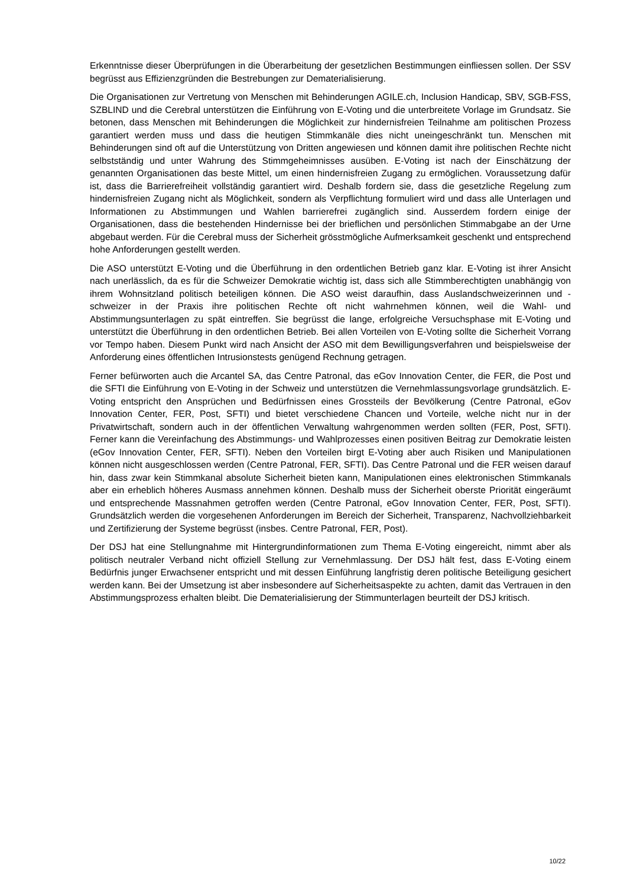Erkenntnisse dieser Überprüfungen in die Überarbeitung der gesetzlichen Bestimmungen einfliessen sollen. Der SSV begrüsst aus Effizienzgründen die Bestrebungen zur Dematerialisierung.
Die Organisationen zur Vertretung von Menschen mit Behinderungen AGILE.ch, Inclusion Handicap, SBV, SGB-FSS, SZBLIND und die Cerebral unterstützen die Einführung von E-Voting und die unterbreitete Vorlage im Grundsatz. Sie betonen, dass Menschen mit Behinderungen die Möglichkeit zur hindernisfreien Teilnahme am politischen Prozess garantiert werden muss und dass die heutigen Stimmkanäle dies nicht uneingeschränkt tun. Menschen mit Behinderungen sind oft auf die Unterstützung von Dritten angewiesen und können damit ihre politischen Rechte nicht selbstständig und unter Wahrung des Stimmgeheimnisses ausüben. E-Voting ist nach der Einschätzung der genannten Organisationen das beste Mittel, um einen hindernisfreien Zugang zu ermöglichen. Voraussetzung dafür ist, dass die Barrierefreiheit vollständig garantiert wird. Deshalb fordern sie, dass die gesetzliche Regelung zum hindernisfreien Zugang nicht als Möglichkeit, sondern als Verpflichtung formuliert wird und dass alle Unterlagen und Informationen zu Abstimmungen und Wahlen barrierefrei zugänglich sind. Ausserdem fordern einige der Organisationen, dass die bestehenden Hindernisse bei der brieflichen und persönlichen Stimmabgabe an der Urne abgebaut werden. Für die Cerebral muss der Sicherheit grösstmögliche Aufmerksamkeit geschenkt und entsprechend hohe Anforderungen gestellt werden.
Die ASO unterstützt E-Voting und die Überführung in den ordentlichen Betrieb ganz klar. E-Voting ist ihrer Ansicht nach unerlässlich, da es für die Schweizer Demokratie wichtig ist, dass sich alle Stimmberechtigten unabhängig von ihrem Wohnsitzland politisch beteiligen können. Die ASO weist daraufhin, dass Auslandschweizerinnen und -schweizer in der Praxis ihre politischen Rechte oft nicht wahrnehmen können, weil die Wahl- und Abstimmungsunterlagen zu spät eintreffen. Sie begrüsst die lange, erfolgreiche Versuchsphase mit E-Voting und unterstützt die Überführung in den ordentlichen Betrieb. Bei allen Vorteilen von E-Voting sollte die Sicherheit Vorrang vor Tempo haben. Diesem Punkt wird nach Ansicht der ASO mit dem Bewilligungsverfahren und beispielsweise der Anforderung eines öffentlichen Intrusionstests genügend Rechnung getragen.
Ferner befürworten auch die Arcantel SA, das Centre Patronal, das eGov Innovation Center, die FER, die Post und die SFTI die Einführung von E-Voting in der Schweiz und unterstützen die Vernehmlassungsvorlage grundsätzlich. E-Voting entspricht den Ansprüchen und Bedürfnissen eines Grossteils der Bevölkerung (Centre Patronal, eGov Innovation Center, FER, Post, SFTI) und bietet verschiedene Chancen und Vorteile, welche nicht nur in der Privatwirtschaft, sondern auch in der öffentlichen Verwaltung wahrgenommen werden sollten (FER, Post, SFTI). Ferner kann die Vereinfachung des Abstimmungs- und Wahlprozesses einen positiven Beitrag zur Demokratie leisten (eGov Innovation Center, FER, SFTI). Neben den Vorteilen birgt E-Voting aber auch Risiken und Manipulationen können nicht ausgeschlossen werden (Centre Patronal, FER, SFTI). Das Centre Patronal und die FER weisen darauf hin, dass zwar kein Stimmkanal absolute Sicherheit bieten kann, Manipulationen eines elektronischen Stimmkanals aber ein erheblich höheres Ausmass annehmen können. Deshalb muss der Sicherheit oberste Priorität eingeräumt und entsprechende Massnahmen getroffen werden (Centre Patronal, eGov Innovation Center, FER, Post, SFTI). Grundsätzlich werden die vorgesehenen Anforderungen im Bereich der Sicherheit, Transparenz, Nachvollziehbarkeit und Zertifizierung der Systeme begrüsst (insbes. Centre Patronal, FER, Post).
Der DSJ hat eine Stellungnahme mit Hintergrundinformationen zum Thema E-Voting eingereicht, nimmt aber als politisch neutraler Verband nicht offiziell Stellung zur Vernehmlassung. Der DSJ hält fest, dass E-Voting einem Bedürfnis junger Erwachsener entspricht und mit dessen Einführung langfristig deren politische Beteiligung gesichert werden kann. Bei der Umsetzung ist aber insbesondere auf Sicherheitsaspekte zu achten, damit das Vertrauen in den Abstimmungsprozess erhalten bleibt. Die Dematerialisierung der Stimmunterlagen beurteilt der DSJ kritisch.
10/22